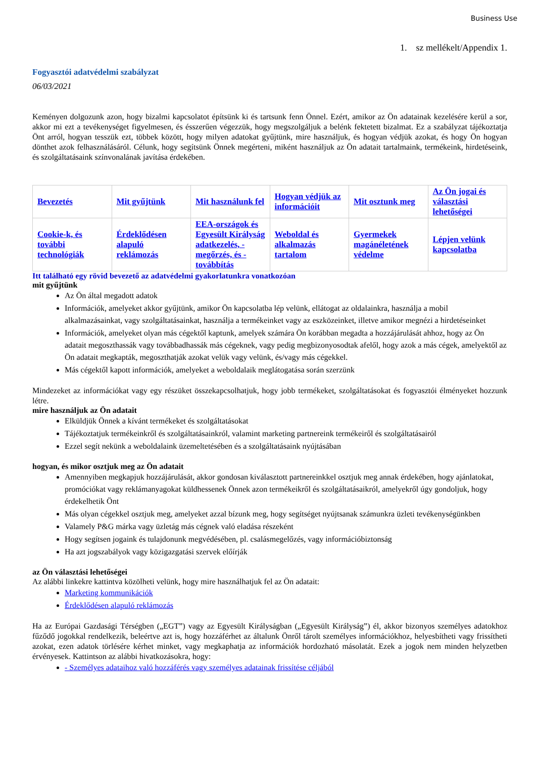Business Use
1. sz mellékelt/Appendix 1.
Fogyasztói adatvédelmi szabályzat
06/03/2021
Keményen dolgozunk azon, hogy bizalmi kapcsolatot építsünk ki és tartsunk fenn Önnel. Ezért, amikor az Ön adatainak kezelésére kerül a sor, akkor mi ezt a tevékenységet figyelmesen, és ésszerűen végezzük, hogy megszolgáljuk a belénk fektetett bizalmat. Ez a szabályzat tájékoztatja Önt arról, hogyan tesszük ezt, többek között, hogy milyen adatokat gyűjtünk, mire használjuk, és hogyan védjük azokat, és hogy Ön hogyan dönthet azok felhasználásáról. Célunk, hogy segítsünk Önnek megérteni, miként használjuk az Ön adatait tartalmaink, termékeink, hirdetéseink, és szolgáltatásaink színvonalának javítása érdekében.
| Bevezetés | Mit gyűjtünk | Mit használunk fel | Hogyan védjük az információit | Mit osztunk meg | Az Ön jogai és választási lehetőségei |
| Cookie-k, és további technológiák | Érdeklődésen alapuló reklámozás | EEA-országok és Egyesült Királyság adatkezelés, -megőrzés, és -továbbítás | Weboldal és alkalmazás tartalom | Gyermekek magánéletének védelme | Lépjen velünk kapcsolatba |
Itt található egy rövid bevezető az adatvédelmi gyakorlatunkra vonatkozóan
mit gyűjtünk
Az Ön által megadott adatok
Információk, amelyeket akkor gyűjtünk, amikor Ön kapcsolatba lép velünk, ellátogat az oldalainkra, használja a mobil alkalmazásainkat, vagy szolgáltatásainkat, használja a termékeinket vagy az eszközeinket, illetve amikor megnézi a hirdetéseinket
Információk, amelyeket olyan más cégektől kaptunk, amelyek számára Ön korábban megadta a hozzájárulását ahhoz, hogy az Ön adatait megoszthassák vagy továbbadhassák más cégeknek, vagy pedig megbizonyosodtak afelől, hogy azok a más cégek, amelyektől az Ön adatait megkapták, megoszthatják azokat velük vagy velünk, és/vagy más cégekkel.
Más cégektől kapott információk, amelyeket a weboldalaik meglátogatása során szerzünk
Mindezeket az információkat vagy egy részüket összekapcsolhatjuk, hogy jobb termékeket, szolgáltatásokat és fogyasztói élményeket hozzunk létre.
mire használjuk az Ön adatait
Elküldjük Önnek a kívánt termékeket és szolgáltatásokat
Tájékoztatjuk termékeinkről és szolgáltatásainkról, valamint marketing partnereink termékeiről és szolgáltatásairól
Ezzel segít nekünk a weboldalaink üzemeltetésében és a szolgáltatásaink nyújtásában
hogyan, és mikor osztjuk meg az Ön adatait
Amennyiben megkapjuk hozzájárulását, akkor gondosan kiválasztott partnereinkkel osztjuk meg annak érdekében, hogy ajánlatokat, promóciókat vagy reklámanyagokat küldhessenek Önnek azon termékeikről és szolgáltatásaikról, amelyekről úgy gondoljuk, hogy érdekelhetik Önt
Más olyan cégekkel osztjuk meg, amelyeket azzal bízunk meg, hogy segítséget nyújtsanak számunkra üzleti tevékenységünkben
Valamely P&G márka vagy üzletág más cégnek való eladása részeként
Hogy segítsen jogaink és tulajdonunk megvédésében, pl. csalásmegelőzés, vagy információbiztonság
Ha azt jogszabályok vagy közigazgatási szervek előírják
az Ön választási lehetőségei
Az alábbi linkekre kattintva közölheti velünk, hogy mire használhatjuk fel az Ön adatait:
Marketing kommunikációk
Érdeklődésen alapuló reklámozás
Ha az Európai Gazdasági Térségben („EGT”) vagy az Egyesült Királyságban („Egyesült Királyság”) él, akkor bizonyos személyes adatokhoz fűződő jogokkal rendelkezik, beleértve azt is, hogy hozzáférhet az általunk Önről tárolt személyes információkhoz, helyesbítheti vagy frissítheti azokat, ezen adatok törlésére kérhet minket, vagy megkaphatja az információk hordozható másolatát. Ezek a jogok nem minden helyzetben érvényesek. Kattintson az alábbi hivatkozásokra, hogy:
- Személyes adataihoz való hozzáférés vagy személyes adatainak frissítése céljából